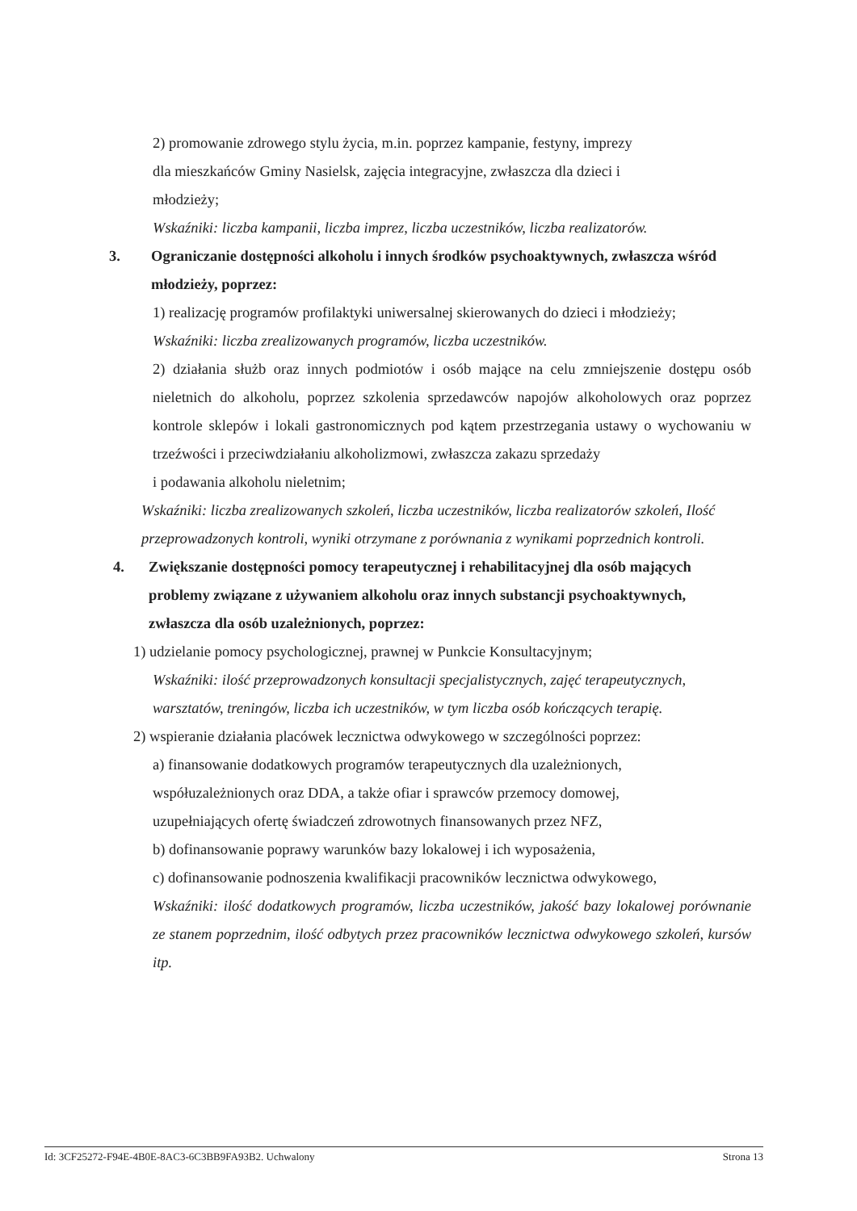2) promowanie zdrowego stylu życia, m.in. poprzez kampanie, festyny, imprezy
dla mieszkańców Gminy Nasielsk, zajęcia integracyjne, zwłaszcza dla dzieci i
młodzieży;
Wskaźniki: liczba kampanii, liczba imprez, liczba uczestników, liczba realizatorów.
3. Ograniczanie dostępności alkoholu i innych środków psychoaktywnych, zwłaszcza wśród młodzieży, poprzez:
1) realizację programów profilaktyki uniwersalnej skierowanych do dzieci i młodzieży;
Wskaźniki: liczba zrealizowanych programów, liczba uczestników.
2) działania służb oraz innych podmiotów i osób mające na celu zmniejszenie dostępu osób nieletnich do alkoholu, poprzez szkolenia sprzedawców napojów alkoholowych oraz poprzez kontrole sklepów i lokali gastronomicznych pod kątem przestrzegania ustawy o wychowaniu w trzeźwości i przeciwdziałaniu alkoholizmowi, zwłaszcza zakazu sprzedaży
i podawania alkoholu nieletnim;
Wskaźniki: liczba zrealizowanych szkoleń, liczba uczestników, liczba realizatorów szkoleń, Ilość przeprowadzonych kontroli, wyniki otrzymane z porównania z wynikami poprzednich kontroli.
4. Zwiększanie dostępności pomocy terapeutycznej i rehabilitacyjnej dla osób mających problemy związane z używaniem alkoholu oraz innych substancji psychoaktywnych, zwłaszcza dla osób uzależnionych, poprzez:
1) udzielanie pomocy psychologicznej, prawnej w Punkcie Konsultacyjnym;
Wskaźniki: ilość przeprowadzonych konsultacji specjalistycznych, zajęć terapeutycznych, warsztatów, treningów, liczba ich uczestników, w tym liczba osób kończących terapię.
2) wspieranie działania placówek lecznictwa odwykowego w szczególności poprzez:
a) finansowanie dodatkowych programów terapeutycznych dla uzależnionych,
współuzależnionych oraz DDA, a także ofiar i sprawców przemocy domowej,
uzupełniających ofertę świadczeń zdrowotnych finansowanych przez NFZ,
b) dofinansowanie poprawy warunków bazy lokalowej i ich wyposażenia,
c) dofinansowanie podnoszenia kwalifikacji pracowników lecznictwa odwykowego,
Wskaźniki: ilość dodatkowych programów, liczba uczestników, jakość bazy lokalowej porównanie ze stanem poprzednim, ilość odbytych przez pracowników lecznictwa odwykowego szkoleń, kursów itp.
Id: 3CF25272-F94E-4B0E-8AC3-6C3BB9FA93B2. Uchwalony Strona 13